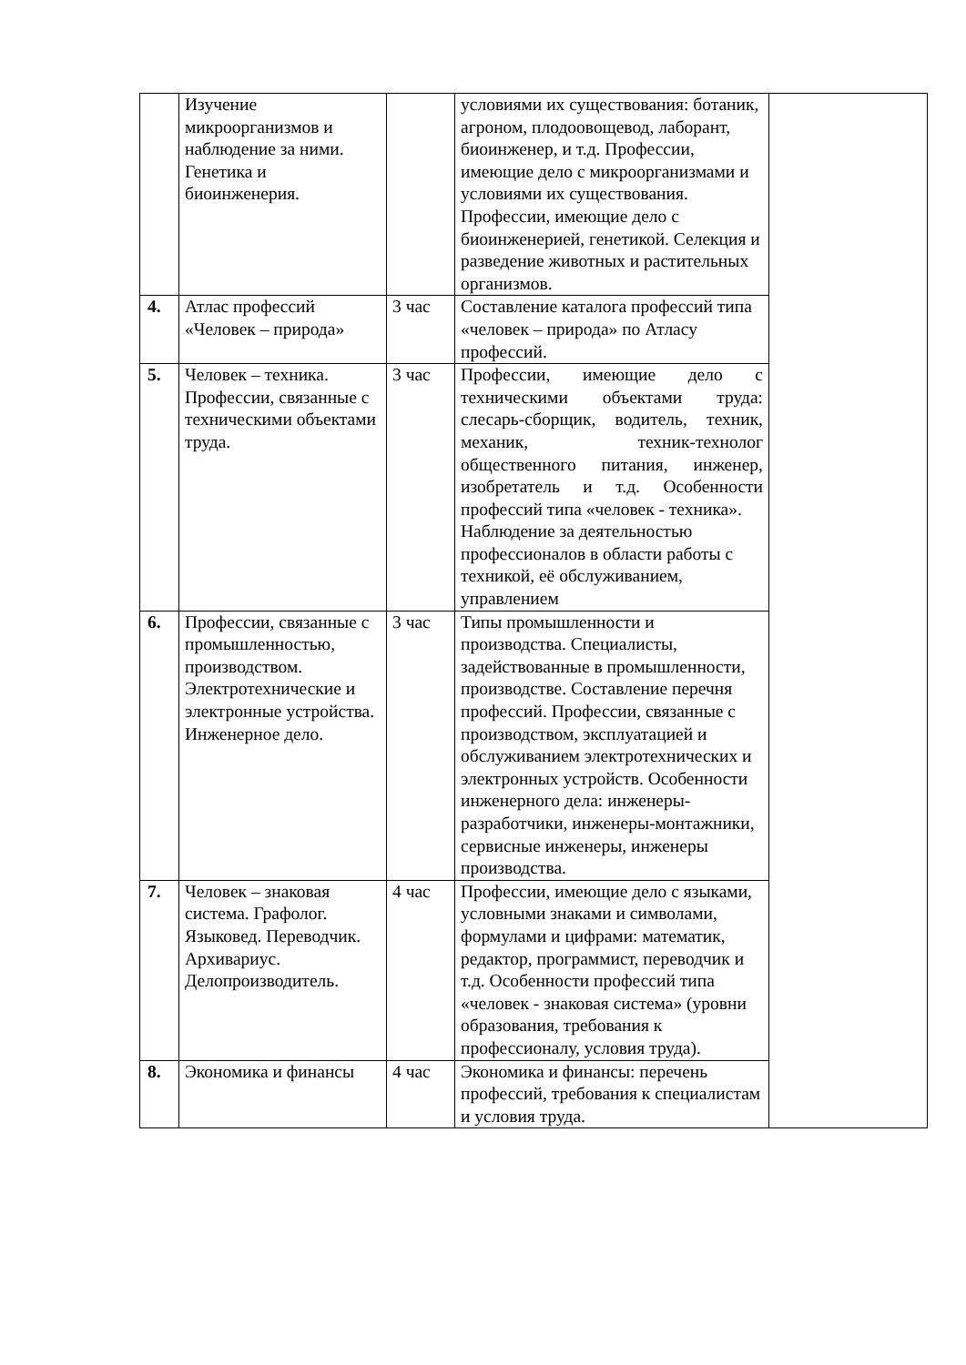| | Изучение микроорганизмов и наблюдение за ними. Генетика и биоинженерия. | | условиями их существования: ботаник, агроном, плодоовощевод, лаборант, биоинженер, и т.д. Профессии, имеющие дело с микроорганизмами и условиями их существования. Профессии, имеющие дело с биоинженерией, генетикой. Селекция и разведение животных и растительных организмов. | |
| 4. | Атлас профессий «Человек – природа» | 3 час | Составление каталога профессий типа «человек – природа» по Атласу профессий. | |
| 5. | Человек – техника. Профессии, связанные с техническими объектами труда. | 3 час | Профессии, имеющие дело с техническими объектами труда: слесарь-сборщик, водитель, техник, механик, техник-технолог общественного питания, инженер, изобретатель и т.д. Особенности профессий типа «человек - техника». Наблюдение за деятельностью профессионалов в области работы с техникой, её обслуживанием, управлением | |
| 6. | Профессии, связанные с промышленностью, производством. Электротехнические и электронные устройства. Инженерное дело. | 3 час | Типы промышленности и производства. Специалисты, задействованные в промышленности, производстве. Составление перечня профессий. Профессии, связанные с производством, эксплуатацией и обслуживанием электротехнических и электронных устройств. Особенности инженерного дела: инженеры-разработчики, инженеры-монтажники, сервисные инженеры, инженеры производства. | |
| 7. | Человек – знаковая система. Графолог. Языковед. Переводчик. Архивариус. Делопроизводитель. | 4 час | Профессии, имеющие дело с языками, условными знаками и символами, формулами и цифрами: математик, редактор, программист, переводчик и т.д. Особенности профессий типа «человек - знаковая система» (уровни образования, требования к профессионалу, условия труда). | |
| 8. | Экономика и финансы | 4 час | Экономика и финансы: перечень профессий, требования к специалистам и условия труда. | |